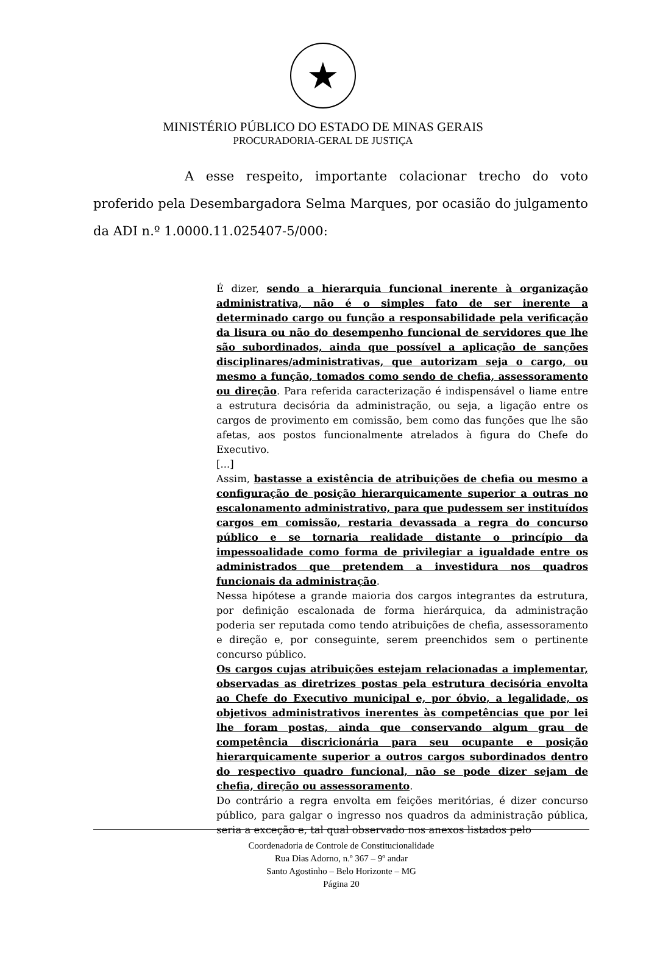★
MINISTÉRIO PÚBLICO DO ESTADO DE MINAS GERAIS
PROCURADORIA-GERAL DE JUSTIÇA
A esse respeito, importante colacionar trecho do voto proferido pela Desembargadora Selma Marques, por ocasião do julgamento da ADI n.º 1.0000.11.025407-5/000:
É dizer, sendo a hierarquia funcional inerente à organização administrativa, não é o simples fato de ser inerente a determinado cargo ou função a responsabilidade pela verificação da lisura ou não do desempenho funcional de servidores que lhe são subordinados, ainda que possível a aplicação de sanções disciplinares/administrativas, que autorizam seja o cargo, ou mesmo a função, tomados como sendo de chefia, assessoramento ou direção. Para referida caracterização é indispensável o liame entre a estrutura decisória da administração, ou seja, a ligação entre os cargos de provimento em comissão, bem como das funções que lhe são afetas, aos postos funcionalmente atrelados à figura do Chefe do Executivo.
[...]
Assim, bastasse a existência de atribuições de chefia ou mesmo a configuração de posição hierarquicamente superior a outras no escalonamento administrativo, para que pudessem ser instituídos cargos em comissão, restaria devassada a regra do concurso público e se tornaria realidade distante o princípio da impessoalidade como forma de privilegiar a igualdade entre os administrados que pretendem a investidura nos quadros funcionais da administração.
Nessa hipótese a grande maioria dos cargos integrantes da estrutura, por definição escalonada de forma hierárquica, da administração poderia ser reputada como tendo atribuições de chefia, assessoramento e direção e, por conseguinte, serem preenchidos sem o pertinente concurso público.
Os cargos cujas atribuições estejam relacionadas a implementar, observadas as diretrizes postas pela estrutura decisória envolta ao Chefe do Executivo municipal e, por óbvio, a legalidade, os objetivos administrativos inerentes às competências que por lei lhe foram postas, ainda que conservando algum grau de competência discricionária para seu ocupante e posição hierarquicamente superior a outros cargos subordinados dentro do respectivo quadro funcional, não se pode dizer sejam de chefia, direção ou assessoramento.
Do contrário a regra envolta em feições meritórias, é dizer concurso público, para galgar o ingresso nos quadros da administração pública, seria a exceção e, tal qual observado nos anexos listados pelo
Coordenadoria de Controle de Constitucionalidade
Rua Dias Adorno, n.º 367 – 9º andar
Santo Agostinho – Belo Horizonte – MG
Página 20